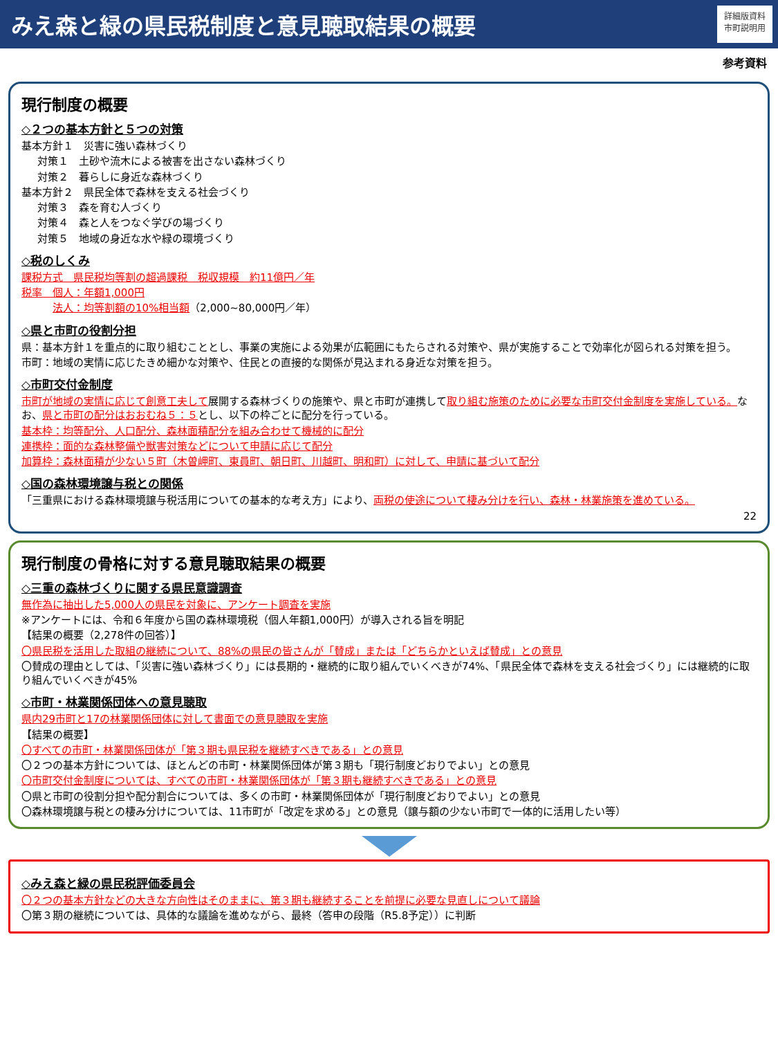みえ森と緑の県民税制度と意見聴取結果の概要
詳細版資料
市町説明用
参考資料
現行制度の概要
◇２つの基本方針と５つの対策
基本方針１　災害に強い森林づくり
対策１　土砂や流木による被害を出さない森林づくり
対策２　暮らしに身近な森林づくり
基本方針２　県民全体で森林を支える社会づくり
対策３　森を育む人づくり
対策４　森と人をつなぐ学びの場づくり
対策５　地域の身近な水や緑の環境づくり
◇税のしくみ
課税方式　県民税均等割の超過課税　税収規模　約11億円／年
税率　個人：年額1,000円
法人：均等割額の10%相当額（2,000~80,000円／年）
◇県と市町の役割分担
県：基本方針１を重点的に取り組むこととし、事業の実施による効果が広範囲にもたらされる対策や、県が実施することで効率化が図られる対策を担う。
市町：地域の実情に応じたきめ細かな対策や、住民との直接的な関係が見込まれる身近な対策を担う。
◇市町交付金制度
市町が地域の実情に応じて創意工夫して展開する森林づくりの施策や、県と市町が連携して取り組む施策のために必要な市町交付金制度を実施している。なお、県と市町の配分はおおむね５：５とし、以下の枠ごとに配分を行っている。
基本枠：均等配分、人口配分、森林面積配分を組み合わせて機械的に配分
連携枠：面的な森林整備や獣害対策などについて申請に応じて配分
加算枠：森林面積が少ない５町（木曽岬町、東員町、朝日町、川越町、明和町）に対して、申請に基づいて配分
◇国の森林環境譲与税との関係
「三重県における森林環境譲与税活用についての基本的な考え方」により、両税の使途について棲み分けを行い、森林・林業施策を進めている。
22
現行制度の骨格に対する意見聴取結果の概要
◇三重の森林づくりに関する県民意識調査
無作為に抽出した5,000人の県民を対象に、アンケート調査を実施
※アンケートには、令和６年度から国の森林環境税（個人年額1,000円）が導入される旨を明記
【結果の概要（2,278件の回答）】
〇県民税を活用した取組の継続について、88%の県民の皆さんが「賛成」または「どちらかといえば賛成」との意見
〇賛成の理由としては、「災害に強い森林づくり」には長期的・継続的に取り組んでいくべきが74%、「県民全体で森林を支える社会づくり」には継続的に取り組んでいくべきが45%
◇市町・林業関係団体への意見聴取
県内29市町と17の林業関係団体に対して書面での意見聴取を実施
【結果の概要】
〇すべての市町・林業関係団体が「第３期も県民税を継続すべきである」との意見
〇２つの基本方針については、ほとんどの市町・林業関係団体が第３期も「現行制度どおりでよい」との意見
〇市町交付金制度については、すべての市町・林業関係団体が「第３期も継続すべきである」との意見
〇県と市町の役割分担や配分割合については、多くの市町・林業関係団体が「現行制度どおりでよい」との意見
〇森林環境譲与税との棲み分けについては、11市町が「改定を求める」との意見（譲与額の少ない市町で一体的に活用したい等）
◇みえ森と緑の県民税評価委員会
〇２つの基本方針などの大きな方向性はそのままに、第３期も継続することを前提に必要な見直しについて議論
〇第３期の継続については、具体的な議論を進めながら、最終（答申の段階（R5.8予定））に判断